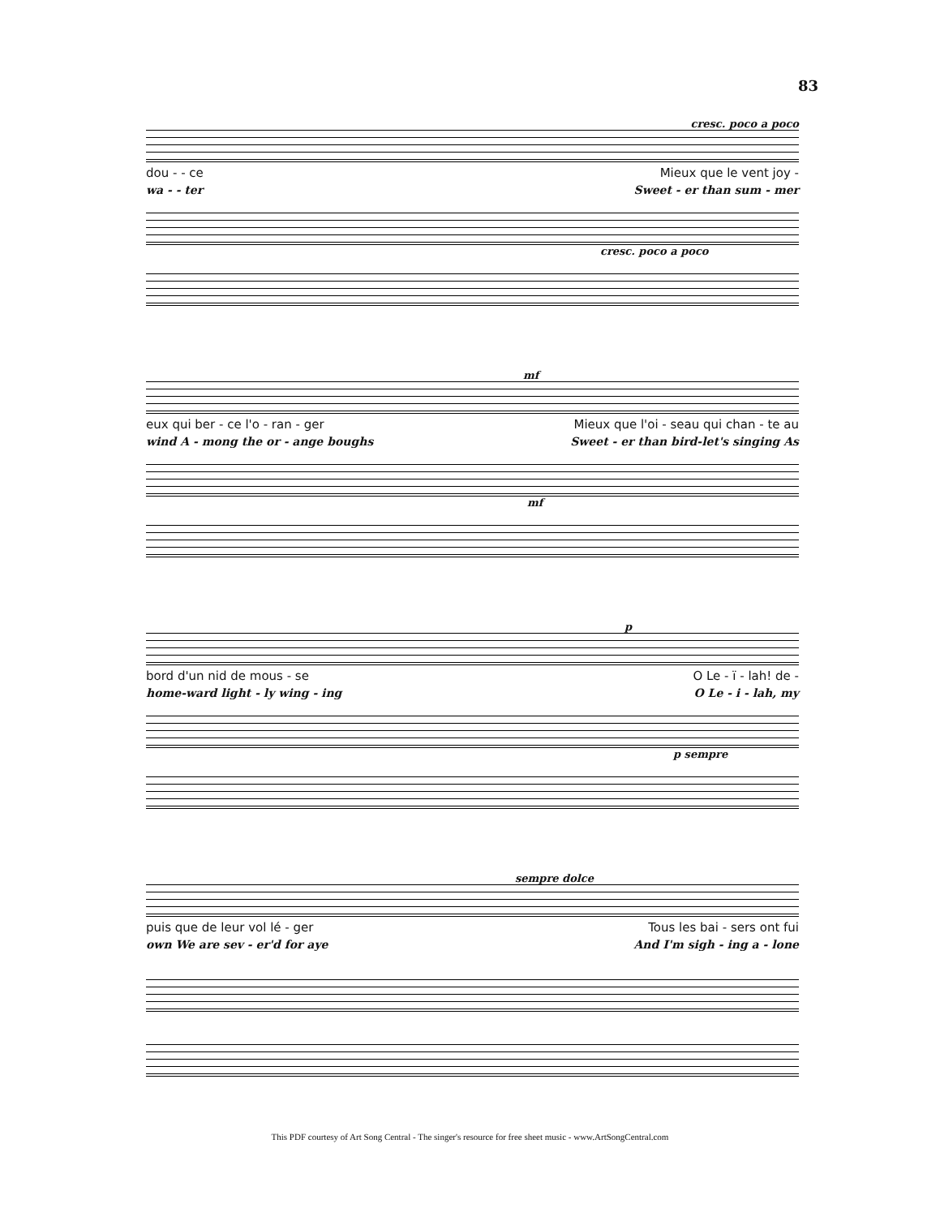83
cresc. poco a poco
dou - - ce Mieux que le vent joy -
wa - - ter Sweet - er than sum - mer
cresc. poco a poco
mf
eux qui ber - ce l'o - ran - ger Mieux que l'oi - seau qui chan - te au
wind A - mong the or - ange boughs Sweet - er than bird-let's singing As
mf
p
bord d'un nid de mous - se O Le - ï - lah! de -
home-ward light - ly wing - ing O Le - i - lah, my
p sempre
sempre dolce
puis que de leur vol lé - ger Tous les bai - sers ont fui
own We are sev - er'd for aye And I'm sigh - ing a - lone
This PDF courtesy of Art Song Central - The singer's resource for free sheet music - www.ArtSongCentral.com